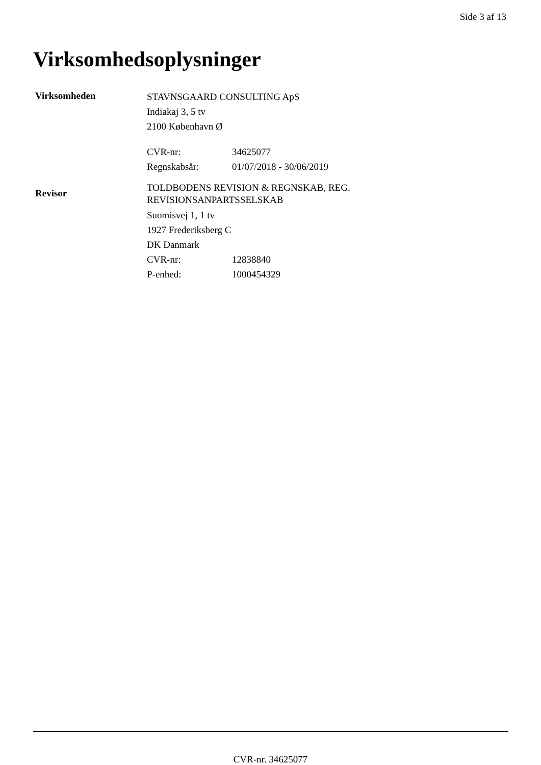Side 3 af 13
Virksomhedsoplysninger
Virksomheden
STAVNSGAARD CONSULTING ApS
Indiakaj 3, 5 tv
2100 København Ø
CVR-nr: 34625077
Regnskabsår: 01/07/2018 - 30/06/2019
Revisor
TOLDBODENS REVISION & REGNSKAB, REG.
REVISIONSANPARTSSELSKAB
Suomisvej 1, 1 tv
1927 Frederiksberg C
DK Danmark
CVR-nr: 12838840
P-enhed: 1000454329
CVR-nr. 34625077